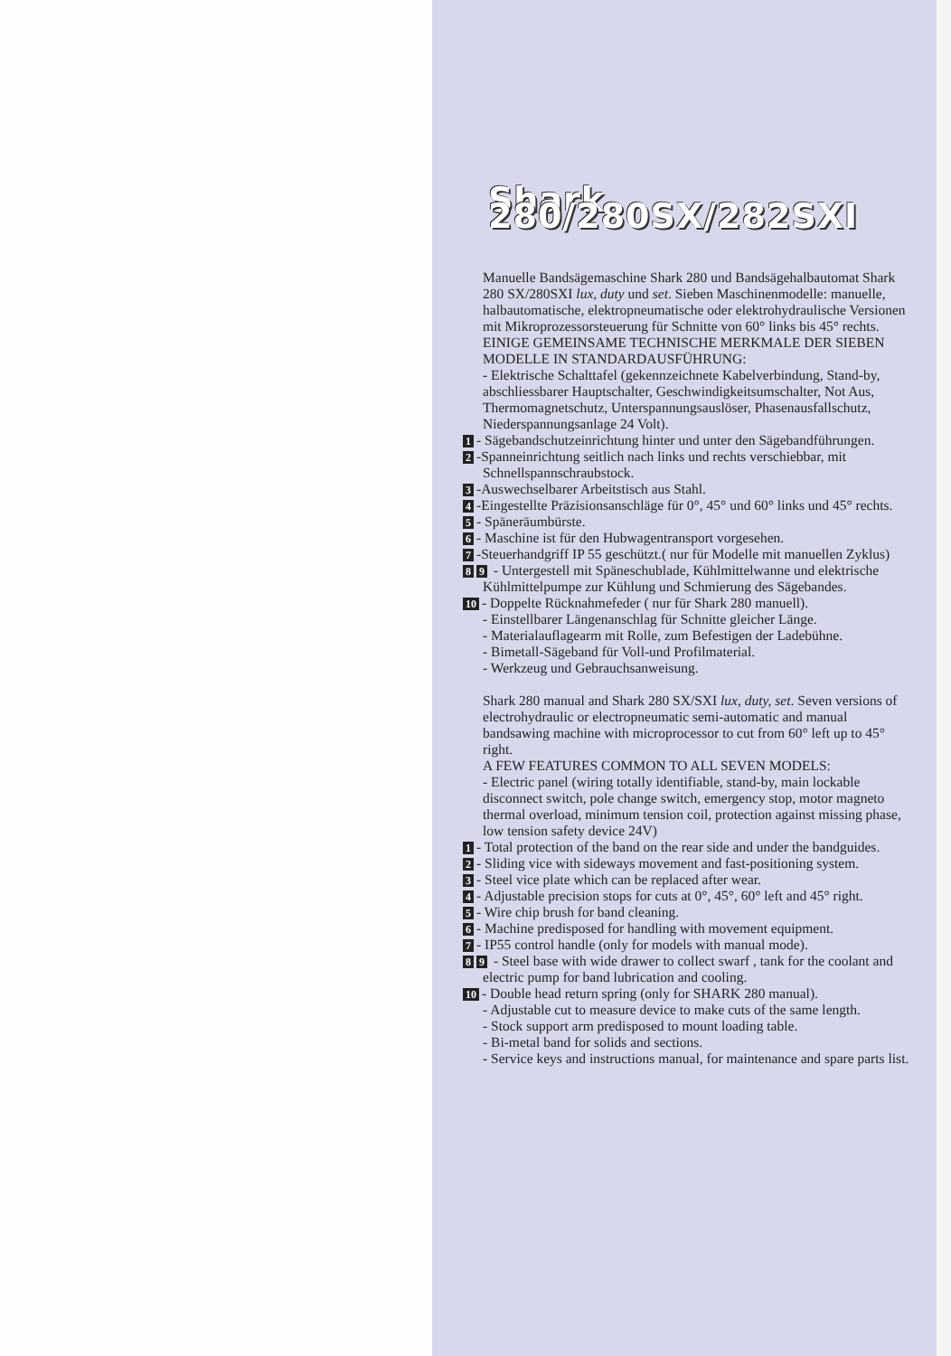Shark 280/280SX/282SXI
Manuelle Bandsägemaschine Shark 280 und Bandsägehalbautomat Shark 280 SX/280SXI lux, duty und set. Sieben Maschinenmodelle: manuelle, halbautomatische, elektropneumatische oder elektrohydraulische Versionen mit Mikroprozessorsteuerung für Schnitte von 60° links bis 45° rechts.
EINIGE GEMEINSAME TECHNISCHE MERKMALE DER SIEBEN MODELLE IN STANDARDAUSFÜHRUNG:
- Elektrische Schalttafel (gekennzeichnete Kabelverbindung, Stand-by, abschliessbarer Hauptschalter, Geschwindigkeitsumschalter, Not Aus, Thermomagnetschutz, Unterspannungsauslöser, Phasenausfallschutz, Niederspannungsanlage 24 Volt).
1 - Sägebandschutzeinrichtung hinter und unter den Sägebandführungen.
2 -Spanneinrichtung seitlich nach links und rechts verschiebbar, mit Schnellspannschraubstock.
3 -Auswechselbarer Arbeitstisch aus Stahl.
4 -Eingestellte Präzisionsanschläge für 0°, 45° und 60° links und 45° rechts.
5 - Späneräumbürste.
6 - Maschine ist für den Hubwagentransport vorgesehen.
7 -Steuerhandgriff IP 55 geschützt.( nur für Modelle mit manuellen Zyklus)
8 9 - Untergestell mit Späneschublade, Kühlmittelwanne und elektrische Kühlmittelpumpe zur Kühlung und Schmierung des Sägebandes.
10 - Doppelte Rücknahmefeder ( nur für Shark 280 manuell).
- Einstellbarer Längenanschlag für Schnitte gleicher Länge.
- Materialauflagearm mit Rolle, zum Befestigen der Ladebühne.
- Bimetall-Sägeband für Voll-und Profilmaterial.
- Werkzeug und Gebrauchsanweisung.
Shark 280 manual and Shark 280 SX/SXI lux, duty, set. Seven versions of electrohydraulic or electropneumatic semi-automatic and manual bandsawing machine with microprocessor to cut from 60° left up to 45° right.
A FEW FEATURES COMMON TO ALL SEVEN MODELS:
- Electric panel (wiring totally identifiable, stand-by, main lockable disconnect switch, pole change switch, emergency stop, motor magneto thermal overload, minimum tension coil, protection against missing phase, low tension safety device 24V)
1 - Total protection of the band on the rear side and under the bandguides.
2 - Sliding vice with sideways movement and fast-positioning system.
3 - Steel vice plate which can be replaced after wear.
4 - Adjustable precision stops for cuts at 0°, 45°, 60° left and 45° right.
5 - Wire chip brush for band cleaning.
6 - Machine predisposed for handling with movement equipment.
7 - IP55 control handle (only for models with manual mode).
8 9 - Steel base with wide drawer to collect swarf , tank for the coolant and electric pump for band lubrication and cooling.
10 - Double head return spring (only for SHARK 280 manual).
- Adjustable cut to measure device to make cuts of the same length.
- Stock support arm predisposed to mount loading table.
- Bi-metal band for solids and sections.
- Service keys and instructions manual, for maintenance and spare parts list.